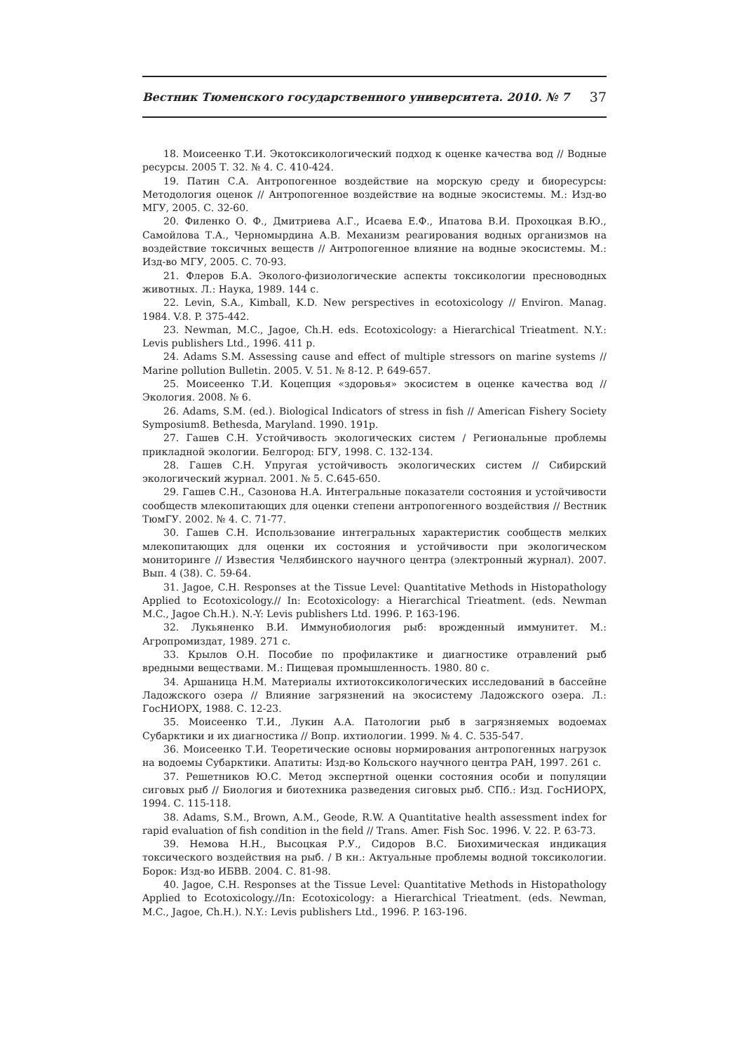Вестник Тюменского государственного университета. 2010. № 7 37
18. Моисеенко Т.И. Экотоксикологический подход к оценке качества вод // Водные ресурсы. 2005 Т. 32. № 4. С. 410-424.
19. Патин С.А. Антропогенное воздействие на морскую среду и биоресурсы: Методология оценок // Антропогенное воздействие на водные экосистемы. М.: Изд-во МГУ, 2005. С. 32-60.
20. Филенко О. Ф., Дмитриева А.Г., Исаева Е.Ф., Ипатова В.И. Прохоцкая В.Ю., Самойлова Т.А., Черномырдина А.В. Механизм реагирования водных организмов на воздействие токсичных веществ // Антропогенное влияние на водные экосистемы. М.: Изд-во МГУ, 2005. С. 70-93.
21. Флеров Б.А. Эколого-физиологические аспекты токсикологии пресноводных животных. Л.: Наука, 1989. 144 с.
22. Levin, S.A., Kimball, K.D. New perspectives in ecotoxicology // Environ. Manag. 1984. V.8. P. 375-442.
23. Newman, M.C., Jagoe, Ch.H. eds. Ecotoxicology: a Hierarchical Trieatment. N.Y.: Levis publishers Ltd., 1996. 411 p.
24. Adams S.M. Assessing cause and effect of multiple stressors on marine systems // Marine pollution Bulletin. 2005. V. 51. № 8-12. P. 649-657.
25. Моисеенко Т.И. Коцепция «здоровья» экосистем в оценке качества вод // Экология. 2008. № 6.
26. Adams, S.M. (ed.). Biological Indicators of stress in fish // American Fishery Society Symposium8. Bethesda, Maryland. 1990. 191p.
27. Гашев С.Н. Устойчивость экологических систем / Региональные проблемы прикладной экологии. Белгород: БГУ, 1998. С. 132-134.
28. Гашев С.Н. Упругая устойчивость экологических систем // Сибирский экологический журнал. 2001. № 5. С.645-650.
29. Гашев С.Н., Сазонова Н.А. Интегральные показатели состояния и устойчивости сообществ млекопитающих для оценки степени антропогенного воздействия // Вестник ТюмГУ. 2002. № 4. С. 71-77.
30. Гашев С.Н. Использование интегральных характеристик сообществ мелких млекопитающих для оценки их состояния и устойчивости при экологическом мониторинге // Известия Челябинского научного центра (электронный журнал). 2007. Вып. 4 (38). С. 59-64.
31. Jagoe, C.H. Responses at the Tissue Level: Quantitative Methods in Histopathology Applied to Ecotoxicology.// In: Ecotoxicology: a Hierarchical Trieatment. (eds. Newman M.C., Jagoe Ch.H.). N.-Y: Levis publishers Ltd. 1996. P. 163-196.
32. Лукьяненко В.И. Иммунобиология рыб: врожденный иммунитет. М.: Агропромиздат, 1989. 271 с.
33. Крылов О.Н. Пособие по профилактике и диагностике отравлений рыб вредными веществами. М.: Пищевая промышленность. 1980. 80 с.
34. Аршаница Н.М. Материалы ихтиотоксикологических исследований в бассейне Ладожского озера // Влияние загрязнений на экосистему Ладожского озера. Л.: ГосНИОРХ, 1988. С. 12-23.
35. Моисеенко Т.И., Лукин А.А. Патологии рыб в загрязняемых водоемах Субарктики и их диагностика // Вопр. ихтиологии. 1999. № 4. С. 535-547.
36. Моисеенко Т.И. Теоретические основы нормирования антропогенных нагрузок на водоемы Субарктики. Апатиты: Изд-во Кольского научного центра РАН, 1997. 261 с.
37. Решетников Ю.С. Метод экспертной оценки состояния особи и популяции сиговых рыб // Биология и биотехника разведения сиговых рыб. СПб.: Изд. ГосНИОРХ, 1994. С. 115-118.
38. Adams, S.M., Brown, A.M., Geode, R.W. A Quantitative health assessment index for rapid evaluation of fish condition in the field // Trans. Amer. Fish Soc. 1996. V. 22. P. 63-73.
39. Немова Н.Н., Высоцкая Р.У., Сидоров В.С. Биохимическая индикация токсического воздействия на рыб. / В кн.: Актуальные проблемы водной токсикологии. Борок: Изд-во ИБВВ. 2004. С. 81-98.
40. Jagoe, C.H. Responses at the Tissue Level: Quantitative Methods in Histopathology Applied to Ecotoxicology.//In: Ecotoxicology: a Hierarchical Trieatment. (eds. Newman, M.C., Jagoe, Ch.H.). N.Y.: Levis publishers Ltd., 1996. P. 163-196.